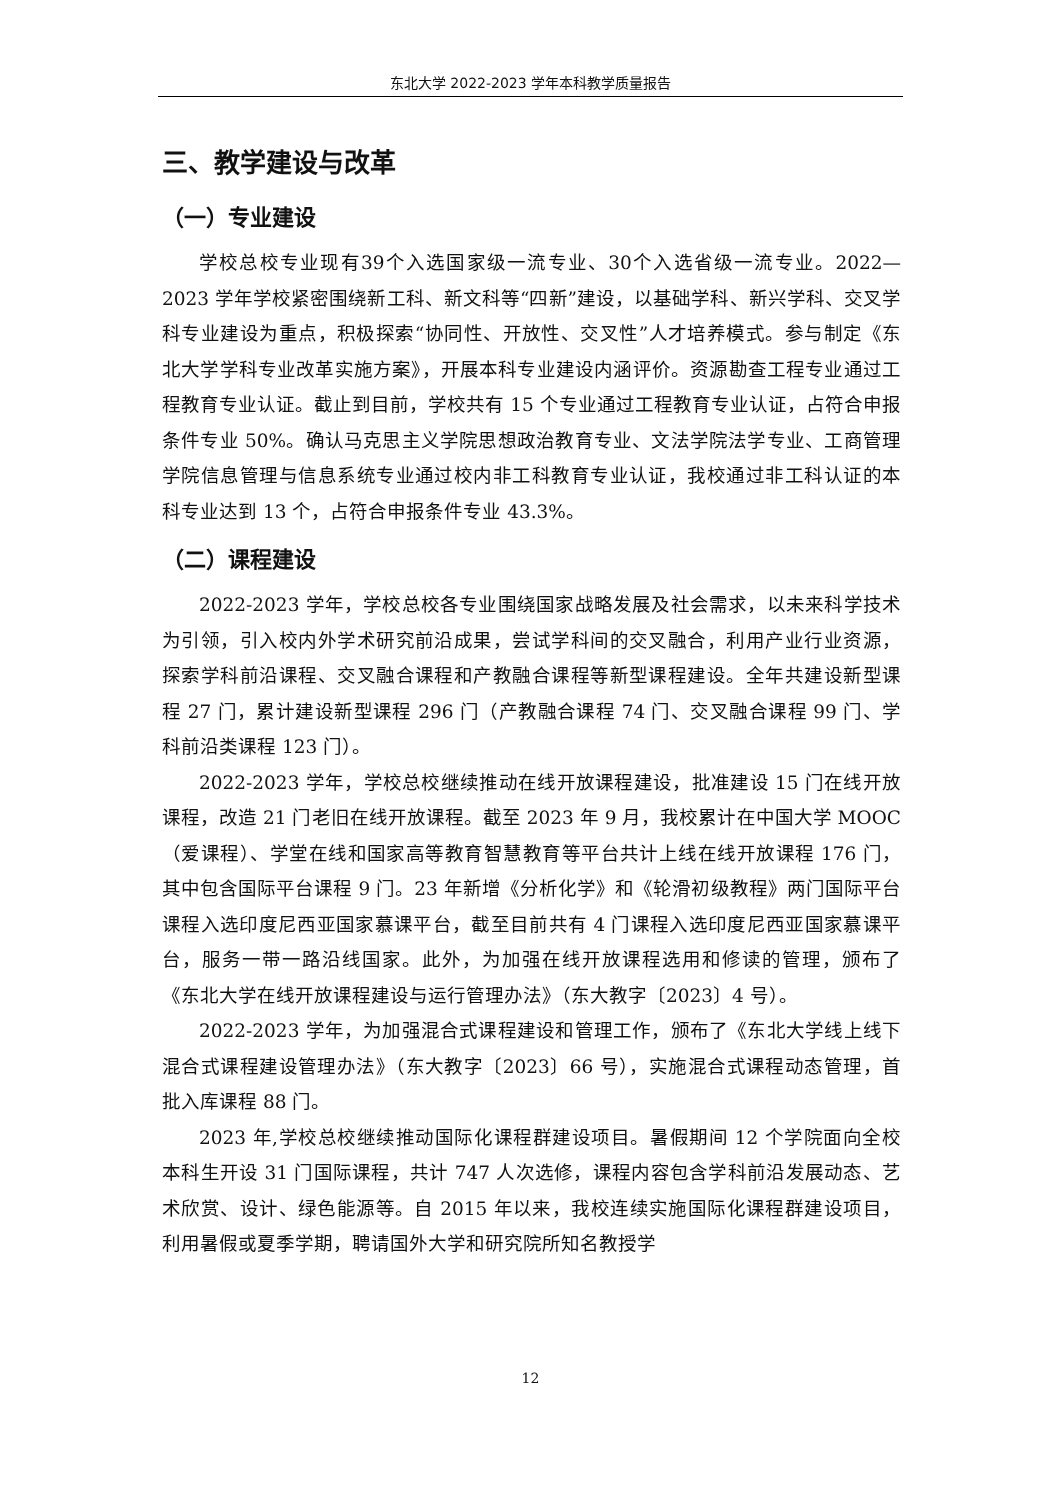东北大学 2022-2023 学年本科教学质量报告
三、教学建设与改革
（一）专业建设
学校总校专业现有39个入选国家级一流专业、30个入选省级一流专业。2022—2023 学年学校紧密围绕新工科、新文科等“四新”建设，以基础学科、新兴学科、交叉学科专业建设为重点，积极探索“协同性、开放性、交叉性”人才培养模式。参与制定《东北大学学科专业改革实施方案》，开展本科专业建设内涵评价。资源勘查工程专业通过工程教育专业认证。截止到目前，学校共有 15 个专业通过工程教育专业认证，占符合申报条件专业 50%。确认马克思主义学院思想政治教育专业、文法学院法学专业、工商管理学院信息管理与信息系统专业通过校内非工科教育专业认证，我校通过非工科认证的本科专业达到 13 个，占符合申报条件专业 43.3%。
（二）课程建设
2022-2023 学年，学校总校各专业围绕国家战略发展及社会需求，以未来科学技术为引领，引入校内外学术研究前沿成果，尝试学科间的交叉融合，利用产业行业资源，探索学科前沿课程、交叉融合课程和产教融合课程等新型课程建设。全年共建设新型课程 27 门，累计建设新型课程 296 门（产教融合课程 74 门、交叉融合课程 99 门、学科前沿类课程 123 门）。
2022-2023 学年，学校总校继续推动在线开放课程建设，批准建设 15 门在线开放课程，改造 21 门老旧在线开放课程。截至 2023 年 9 月，我校累计在中国大学 MOOC（爱课程）、学堂在线和国家高等教育智慧教育等平台共计上线在线开放课程 176 门，其中包含国际平台课程 9 门。23 年新增《分析化学》和《轮滑初级教程》两门国际平台课程入选印度尼西亚国家慕课平台，截至目前共有 4 门课程入选印度尼西亚国家慕课平台，服务一带一路沿线国家。此外，为加强在线开放课程选用和修读的管理，颁布了《东北大学在线开放课程建设与运行管理办法》（东大教字〔2023〕4 号）。
2022-2023 学年，为加强混合式课程建设和管理工作，颁布了《东北大学线上线下混合式课程建设管理办法》（东大教字〔2023〕66 号），实施混合式课程动态管理，首批入库课程 88 门。
2023 年,学校总校继续推动国际化课程群建设项目。暑假期间 12 个学院面向全校本科生开设 31 门国际课程，共计 747 人次选修，课程内容包含学科前沿发展动态、艺术欣赏、设计、绿色能源等。自 2015 年以来，我校连续实施国际化课程群建设项目，利用暑假或夏季学期，聘请国外大学和研究院所知名教授学
12